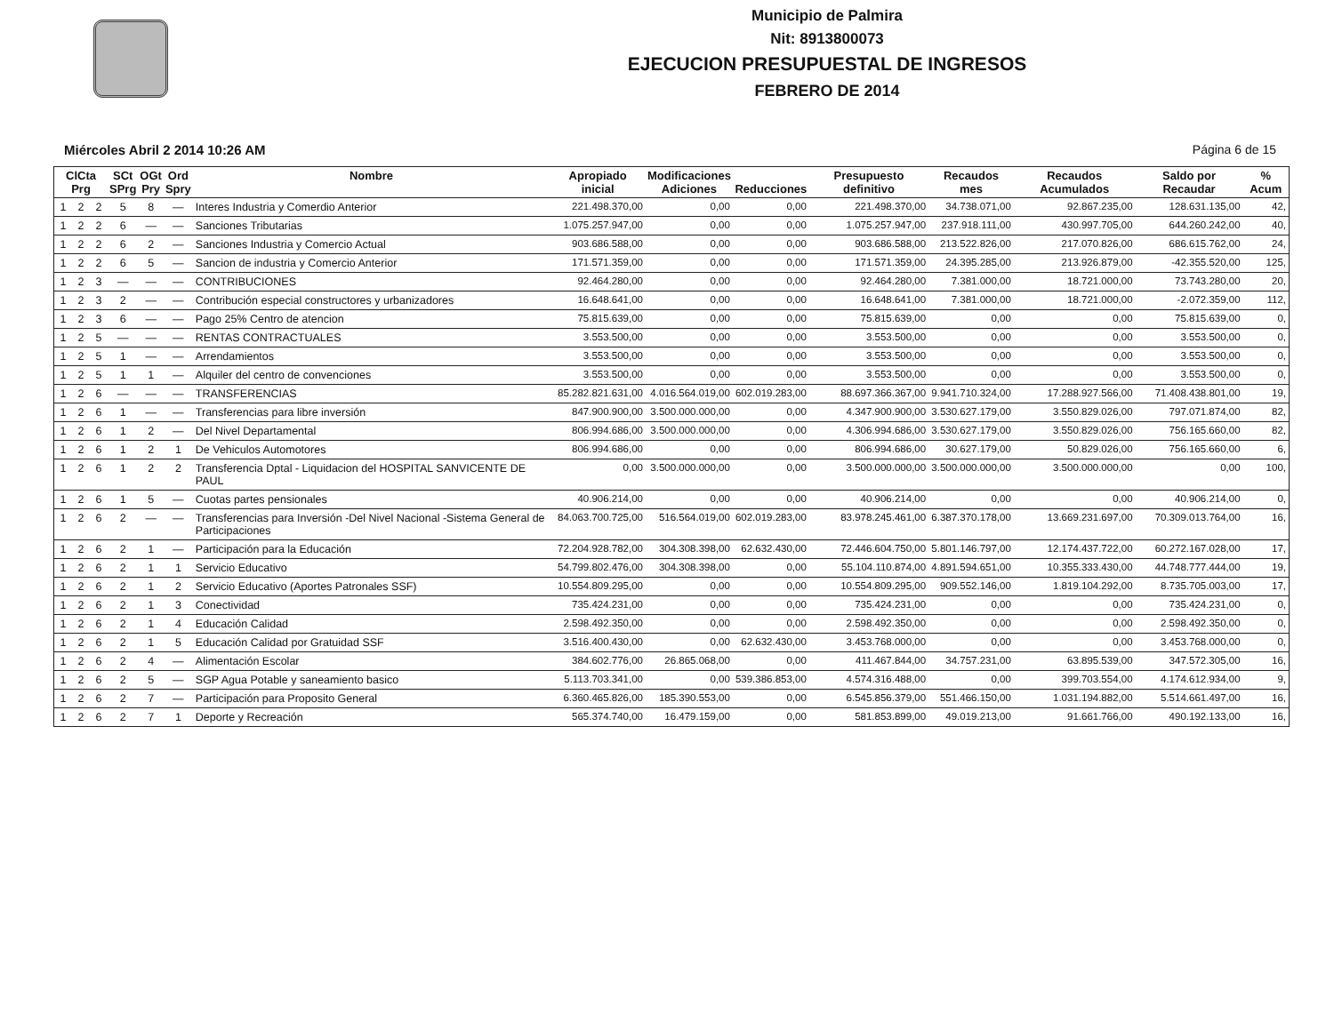Municipio de Palmira
Nit: 8913800073
EJECUCION PRESUPUESTAL DE INGRESOS
FEBRERO DE 2014
Miércoles Abril 2 2014 10:26 AM Página 6 de 15
| ClCta Prg | | | SCt SPrg | OGt Pry | Ord Spry | Nombre | Apropiado inicial | Modificaciones Adiciones | Reducciones | Presupuesto definitivo | Recaudos mes | Recaudos Acumulados | Saldo por Recaudar | % Acum |
| --- | --- | --- | --- | --- | --- | --- | --- | --- | --- | --- | --- | --- | --- | --- |
| 1 | 2 | 2 | 5 | 8 | — | Interes Industria y Comerdio Anterior | 221.498.370,00 | 0,00 | 0,00 | 221.498.370,00 | 34.738.071,00 | 92.867.235,00 | 128.631.135,00 | 42, |
| 1 | 2 | 2 | 6 | — | — | Sanciones Tributarias | 1.075.257.947,00 | 0,00 | 0,00 | 1.075.257.947,00 | 237.918.111,00 | 430.997.705,00 | 644.260.242,00 | 40, |
| 1 | 2 | 2 | 6 | 2 | — | Sanciones Industria y Comercio Actual | 903.686.588,00 | 0,00 | 0,00 | 903.686.588,00 | 213.522.826,00 | 217.070.826,00 | 686.615.762,00 | 24, |
| 1 | 2 | 2 | 6 | 5 | — | Sancion de industria y Comercio Anterior | 171.571.359,00 | 0,00 | 0,00 | 171.571.359,00 | 24.395.285,00 | 213.926.879,00 | -42.355.520,00 | 125, |
| 1 | 2 | 3 | — | — | — | CONTRIBUCIONES | 92.464.280,00 | 0,00 | 0,00 | 92.464.280,00 | 7.381.000,00 | 18.721.000,00 | 73.743.280,00 | 20, |
| 1 | 2 | 3 | 2 | — | — | Contribución especial constructores y urbanizadores | 16.648.641,00 | 0,00 | 0,00 | 16.648.641,00 | 7.381.000,00 | 18.721.000,00 | -2.072.359,00 | 112, |
| 1 | 2 | 3 | 6 | — | — | Pago 25% Centro de atencion | 75.815.639,00 | 0,00 | 0,00 | 75.815.639,00 | 0,00 | 0,00 | 75.815.639,00 | 0, |
| 1 | 2 | 5 | — | — | — | RENTAS CONTRACTUALES | 3.553.500,00 | 0,00 | 0,00 | 3.553.500,00 | 0,00 | 0,00 | 3.553.500,00 | 0, |
| 1 | 2 | 5 | 1 | — | — | Arrendamientos | 3.553.500,00 | 0,00 | 0,00 | 3.553.500,00 | 0,00 | 0,00 | 3.553.500,00 | 0, |
| 1 | 2 | 5 | 1 | 1 | — | Alquiler del centro de convenciones | 3.553.500,00 | 0,00 | 0,00 | 3.553.500,00 | 0,00 | 0,00 | 3.553.500,00 | 0, |
| 1 | 2 | 6 | — | — | — | TRANSFERENCIAS | 85.282.821.631,00 | 4.016.564.019,00 | 602.019.283,00 | 88.697.366.367,00 | 9.941.710.324,00 | 17.288.927.566,00 | 71.408.438.801,00 | 19, |
| 1 | 2 | 6 | 1 | — | — | Transferencias para libre inversión | 847.900.900,00 | 3.500.000.000,00 | 0,00 | 4.347.900.900,00 | 3.530.627.179,00 | 3.550.829.026,00 | 797.071.874,00 | 82, |
| 1 | 2 | 6 | 1 | 2 | — | Del Nivel Departamental | 806.994.686,00 | 3.500.000.000,00 | 0,00 | 4.306.994.686,00 | 3.530.627.179,00 | 3.550.829.026,00 | 756.165.660,00 | 82, |
| 1 | 2 | 6 | 1 | 2 | 1 | De Vehiculos Automotores | 806.994.686,00 | 0,00 | 0,00 | 806.994.686,00 | 30.627.179,00 | 50.829.026,00 | 756.165.660,00 | 6, |
| 1 | 2 | 6 | 1 | 2 | 2 | Transferencia Dptal - Liquidacion del HOSPITAL SANVICENTE DE PAUL | 0,00 | 3.500.000.000,00 | 0,00 | 3.500.000.000,00 | 3.500.000.000,00 | 3.500.000.000,00 | 0,00 | 100, |
| 1 | 2 | 6 | 1 | 5 | — | Cuotas partes pensionales | 40.906.214,00 | 0,00 | 0,00 | 40.906.214,00 | 0,00 | 0,00 | 40.906.214,00 | 0, |
| 1 | 2 | 6 | 2 | — | — | Transferencias para Inversión -Del Nivel Nacional -Sistema General de Participaciones | 84.063.700.725,00 | 516.564.019,00 | 602.019.283,00 | 83.978.245.461,00 | 6.387.370.178,00 | 13.669.231.697,00 | 70.309.013.764,00 | 16, |
| 1 | 2 | 6 | 2 | 1 | — | Participación para la Educación | 72.204.928.782,00 | 304.308.398,00 | 62.632.430,00 | 72.446.604.750,00 | 5.801.146.797,00 | 12.174.437.722,00 | 60.272.167.028,00 | 17, |
| 1 | 2 | 6 | 2 | 1 | 1 | Servicio Educativo | 54.799.802.476,00 | 304.308.398,00 | 0,00 | 55.104.110.874,00 | 4.891.594.651,00 | 10.355.333.430,00 | 44.748.777.444,00 | 19, |
| 1 | 2 | 6 | 2 | 1 | 2 | Servicio Educativo (Aportes Patronales SSF) | 10.554.809.295,00 | 0,00 | 0,00 | 10.554.809.295,00 | 909.552.146,00 | 1.819.104.292,00 | 8.735.705.003,00 | 17, |
| 1 | 2 | 6 | 2 | 1 | 3 | Conectividad | 735.424.231,00 | 0,00 | 0,00 | 735.424.231,00 | 0,00 | 0,00 | 735.424.231,00 | 0, |
| 1 | 2 | 6 | 2 | 1 | 4 | Educación Calidad | 2.598.492.350,00 | 0,00 | 0,00 | 2.598.492.350,00 | 0,00 | 0,00 | 2.598.492.350,00 | 0, |
| 1 | 2 | 6 | 2 | 1 | 5 | Educación Calidad por Gratuidad SSF | 3.516.400.430,00 | 0,00 | 62.632.430,00 | 3.453.768.000,00 | 0,00 | 0,00 | 3.453.768.000,00 | 0, |
| 1 | 2 | 6 | 2 | 4 | — | Alimentación Escolar | 384.602.776,00 | 26.865.068,00 | 0,00 | 411.467.844,00 | 34.757.231,00 | 63.895.539,00 | 347.572.305,00 | 16, |
| 1 | 2 | 6 | 2 | 5 | — | SGP Agua Potable y saneamiento basico | 5.113.703.341,00 | 0,00 | 539.386.853,00 | 4.574.316.488,00 | 0,00 | 399.703.554,00 | 4.174.612.934,00 | 9, |
| 1 | 2 | 6 | 2 | 7 | — | Participación para Proposito General | 6.360.465.826,00 | 185.390.553,00 | 0,00 | 6.545.856.379,00 | 551.466.150,00 | 1.031.194.882,00 | 5.514.661.497,00 | 16, |
| 1 | 2 | 6 | 2 | 7 | 1 | Deporte y Recreación | 565.374.740,00 | 16.479.159,00 | 0,00 | 581.853.899,00 | 49.019.213,00 | 91.661.766,00 | 490.192.133,00 | 16, |